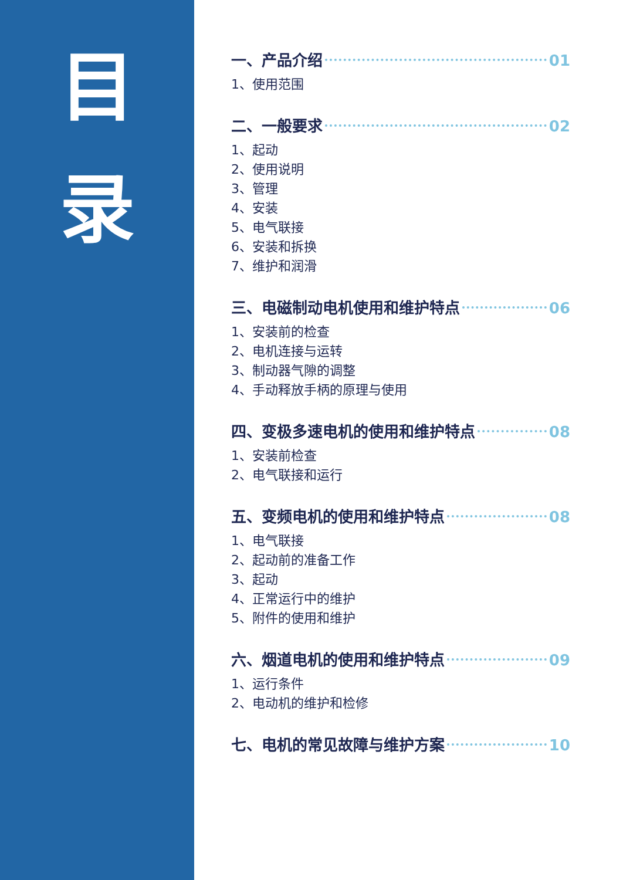目
录
一、产品介绍 01
1、使用范围
二、一般要求 02
1、起动
2、使用说明
3、管理
4、安装
5、电气联接
6、安装和拆换
7、维护和润滑
三、电磁制动电机使用和维护特点 06
1、安装前的检查
2、电机连接与运转
3、制动器气隙的调整
4、手动释放手柄的原理与使用
四、变极多速电机的使用和维护特点 08
1、安装前检查
2、电气联接和运行
五、变频电机的使用和维护特点 08
1、电气联接
2、起动前的准备工作
3、起动
4、正常运行中的维护
5、附件的使用和维护
六、烟道电机的使用和维护特点 09
1、运行条件
2、电动机的维护和检修
七、电机的常见故障与维护方案 10